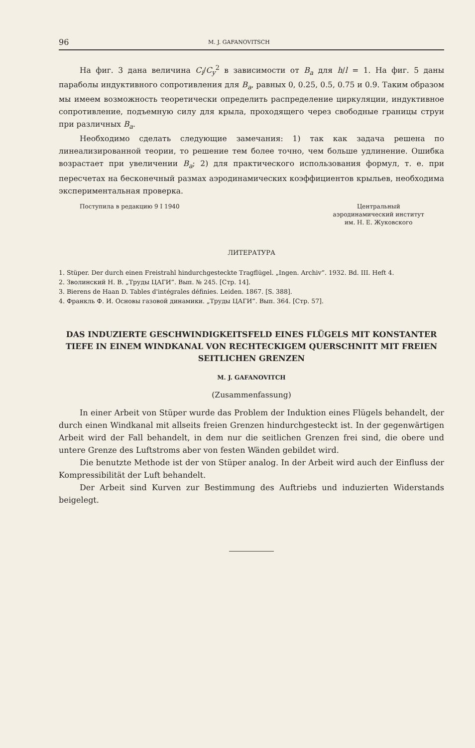96 M. J. GAFANOVITSCH
На фиг. 3 дана величина C<sub>i</sub>/C<sub>y</sub><sup>2</sup> в зависимости от B<sub>a</sub> для h/l = 1. На фиг. 5 даны параболы индуктивного сопротивления для B<sub>a</sub>, равных 0, 0.25, 0.5, 0.75 и 0.9. Таким образом мы имеем возможность теоретически определить распределение циркуляции, индуктивное сопротивление, подъемную силу для крыла, проходящего через свободные границы струи при различных B<sub>a</sub>.
Необходимо сделать следующие замечания: 1) так как задача решена по линеализированной теории, то решение тем более точно, чем больше удлинение. Ошибка возрастает при увеличении B<sub>a</sub>; 2) для практического использования формул, т. е. при пересчетах на бесконечный размах аэродинамических коэффициентов крыльев, необходима экспериментальная проверка.
Поступила в редакцию 9 I 1940 Центральный
аэродинамический институт
им. Н. Е. Жуковского
ЛИТЕРАТУРА
1. Stüper. Der durch einen Freistrahl hindurchgesteckte Tragflügel. „Ingen. Archiv“. 1932. Bd. III. Heft 4.
2. Зволинский Н. В. „Труды ЦАГИ“. Вып. № 245. [Стр. 14].
3. Bierens de Haan D. Tables d'intégrales définies. Leiden. 1867. [S. 388].
4. Франкль Ф. И. Основы газовой динамики. „Труды ЦАГИ“. Вып. 364. [Стр. 57].
DAS INDUZIERTE GESCHWINDIGKEITSFELD EINES FLÜGELS MIT KONSTANTER TIEFE IN EINEM WINDKANAL VON RECHTECKIGEM QUERSCHNITT MIT FREIEN SEITLICHEN GRENZEN
M. J. GAFANOVITCH
(Zusammenfassung)
In einer Arbeit von Stüper wurde das Problem der Induktion eines Flügels behandelt, der durch einen Windkanal mit allseits freien Grenzen hindurchgesteckt ist. In der gegenwärtigen Arbeit wird der Fall behandelt, in dem nur die seitlichen Grenzen frei sind, die obere und untere Grenze des Luftstroms aber von festen Wänden gebildet wird.
Die benutzte Methode ist der von Stüper analog. In der Arbeit wird auch der Einfluss der Kompressibilität der Luft behandelt.
Der Arbeit sind Kurven zur Bestimmung des Auftriebs und induzierten Widerstands beigelegt.